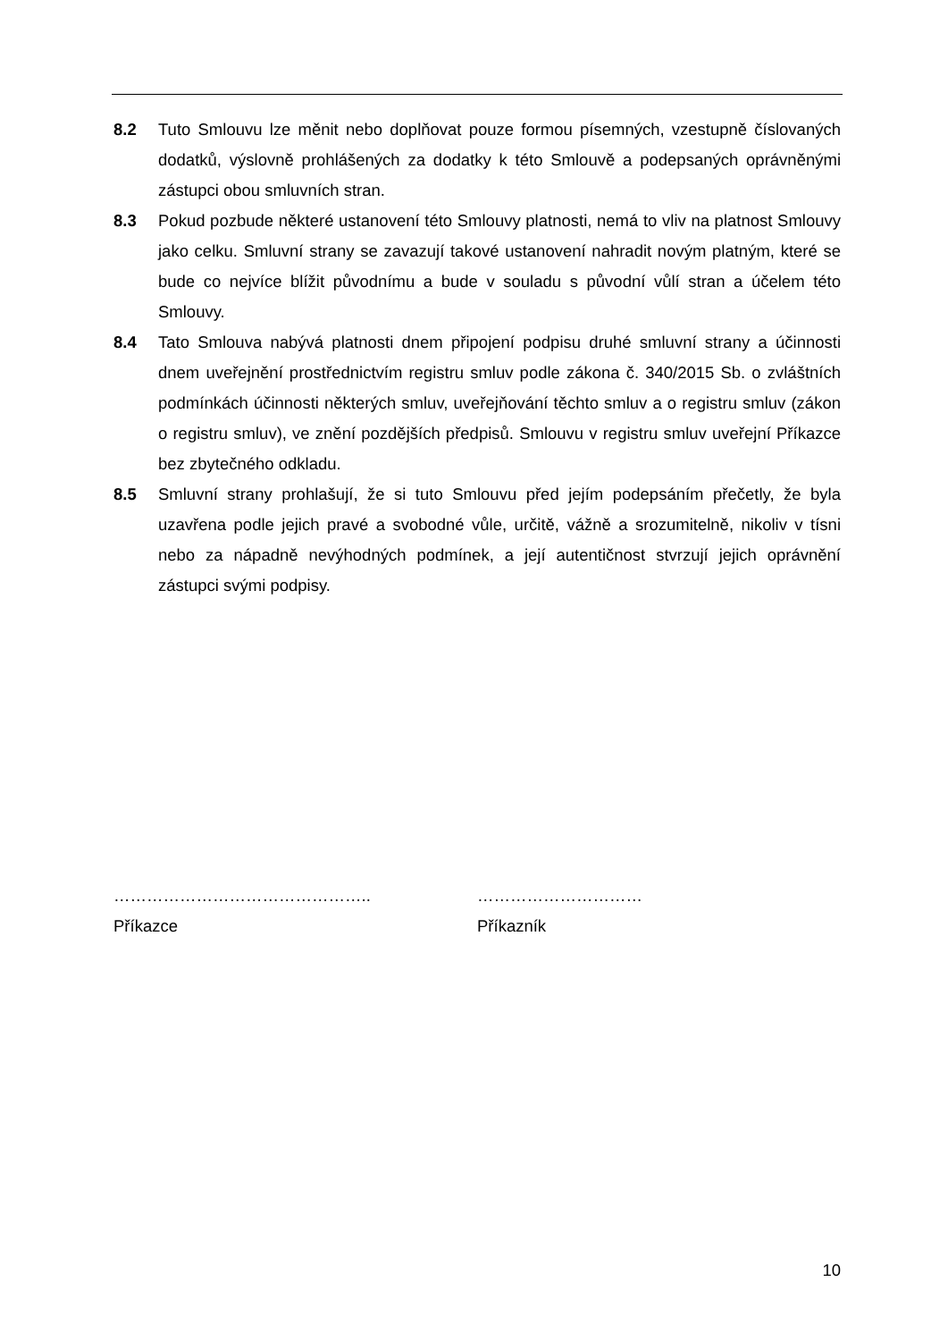8.2 Tuto Smlouvu lze měnit nebo doplňovat pouze formou písemných, vzestupně číslovaných dodatků, výslovně prohlášených za dodatky k této Smlouvě a podepsaných oprávněnými zástupci obou smluvních stran.
8.3 Pokud pozbude některé ustanovení této Smlouvy platnosti, nemá to vliv na platnost Smlouvy jako celku. Smluvní strany se zavazují takové ustanovení nahradit novým platným, které se bude co nejvíce blížit původnímu a bude v souladu s původní vůlí stran a účelem této Smlouvy.
8.4 Tato Smlouva nabývá platnosti dnem připojení podpisu druhé smluvní strany a účinnosti dnem uveřejnění prostřednictvím registru smluv podle zákona č. 340/2015 Sb. o zvláštních podmínkách účinnosti některých smluv, uveřejňování těchto smluv a o registru smluv (zákon o registru smluv), ve znění pozdějších předpisů. Smlouvu v registru smluv uveřejní Příkazce bez zbytečného odkladu.
8.5 Smluvní strany prohlašují, že si tuto Smlouvu před jejím podepsáním přečetly, že byla uzavřena podle jejich pravé a svobodné vůle, určitě, vážně a srozumitelně, nikoliv v tísni nebo za nápadně nevýhodných podmínek, a její autentičnost stvrzují jejich oprávnění zástupci svými podpisy.
………………………………………..
Příkazce
…………………………
Příkazník
10